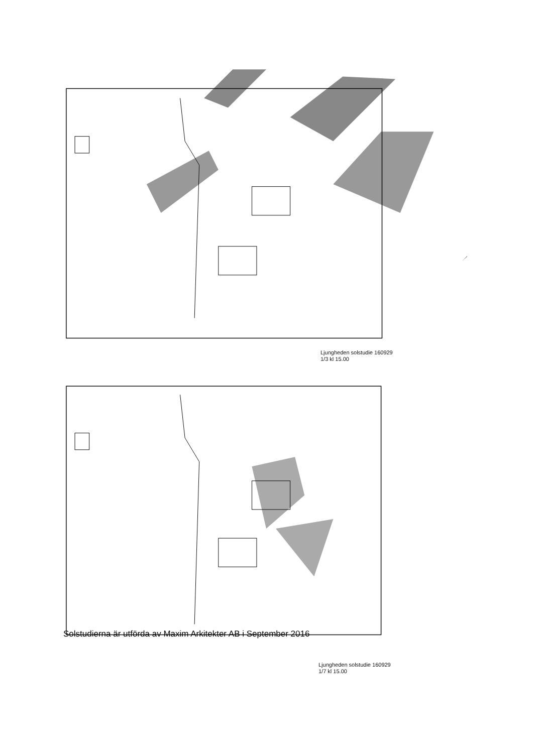Ljungheden solstudie 160929
1/3 kl 15.00
Ljungheden solstudie 160929
1/7 kl 15.00
Solstudierna är utförda av Maxim Arkitekter AB i September 2016